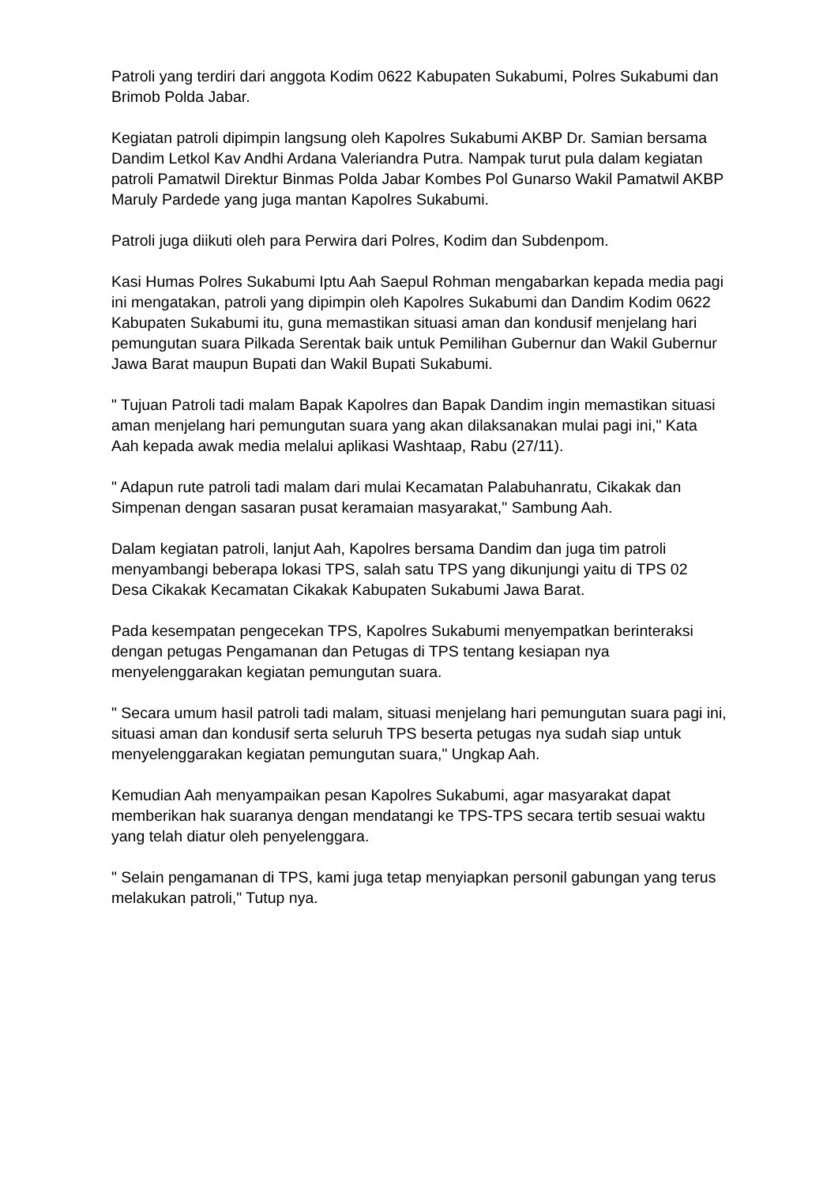Patroli yang terdiri dari anggota Kodim 0622 Kabupaten Sukabumi, Polres Sukabumi dan Brimob Polda Jabar.
Kegiatan patroli dipimpin langsung oleh Kapolres Sukabumi AKBP Dr. Samian bersama Dandim Letkol Kav Andhi Ardana Valeriandra Putra. Nampak turut pula dalam kegiatan patroli Pamatwil Direktur Binmas Polda Jabar Kombes Pol Gunarso Wakil Pamatwil AKBP Maruly Pardede yang juga mantan Kapolres Sukabumi.
Patroli juga diikuti oleh para Perwira dari Polres, Kodim dan Subdenpom.
Kasi Humas Polres Sukabumi Iptu Aah Saepul Rohman mengabarkan kepada media pagi ini mengatakan, patroli yang dipimpin oleh Kapolres Sukabumi dan Dandim Kodim 0622 Kabupaten Sukabumi itu, guna memastikan situasi aman dan kondusif menjelang hari pemungutan suara Pilkada Serentak baik untuk Pemilihan Gubernur dan Wakil Gubernur Jawa Barat maupun Bupati dan Wakil Bupati Sukabumi.
" Tujuan Patroli tadi malam Bapak Kapolres dan Bapak Dandim ingin memastikan situasi aman menjelang hari pemungutan suara yang akan dilaksanakan mulai pagi ini," Kata Aah kepada awak media melalui aplikasi Washtaap, Rabu (27/11).
" Adapun rute patroli tadi malam dari mulai Kecamatan Palabuhanratu, Cikakak dan Simpenan dengan sasaran pusat keramaian masyarakat," Sambung Aah.
Dalam kegiatan patroli, lanjut Aah, Kapolres bersama Dandim dan juga tim patroli menyambangi beberapa lokasi TPS, salah satu TPS yang dikunjungi yaitu di TPS 02 Desa Cikakak Kecamatan Cikakak Kabupaten Sukabumi Jawa Barat.
Pada kesempatan pengecekan TPS, Kapolres Sukabumi menyempatkan berinteraksi dengan petugas Pengamanan dan Petugas di TPS tentang kesiapan nya menyelenggarakan kegiatan pemungutan suara.
" Secara umum hasil patroli tadi malam, situasi menjelang hari pemungutan suara pagi ini, situasi aman dan kondusif serta seluruh TPS beserta petugas nya sudah siap untuk menyelenggarakan kegiatan pemungutan suara," Ungkap Aah.
Kemudian Aah menyampaikan pesan Kapolres Sukabumi, agar masyarakat dapat memberikan hak suaranya dengan mendatangi ke TPS-TPS secara tertib sesuai waktu yang telah diatur oleh penyelenggara.
" Selain pengamanan di TPS, kami juga tetap menyiapkan personil gabungan yang terus melakukan patroli," Tutup nya.